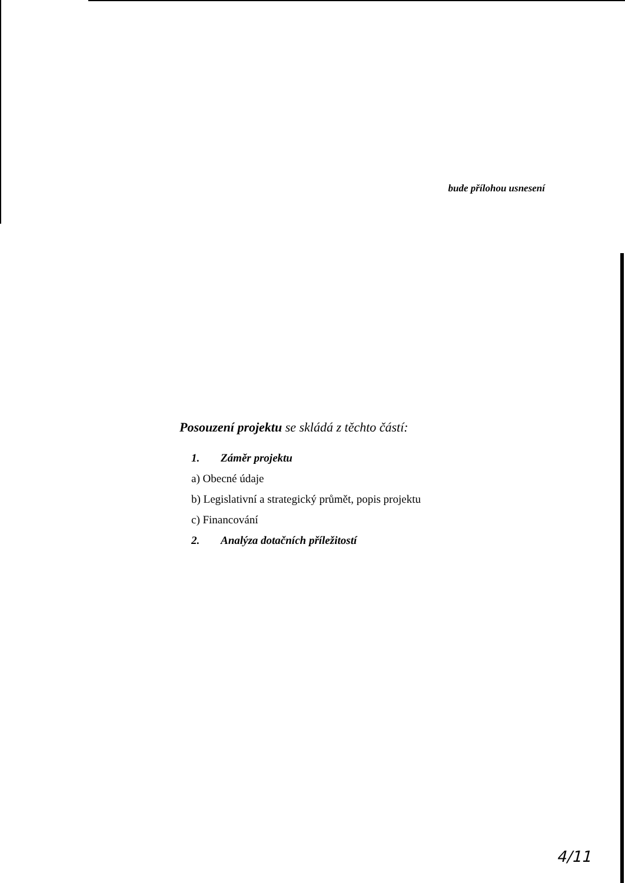bude přílohou usnesení
Posouzení projektu se skládá z těchto částí:
1. Záměr projektu
a) Obecné údaje
b) Legislativní a strategický průmět, popis projektu
c) Financování
2. Analýza dotačních příležitostí
4/11